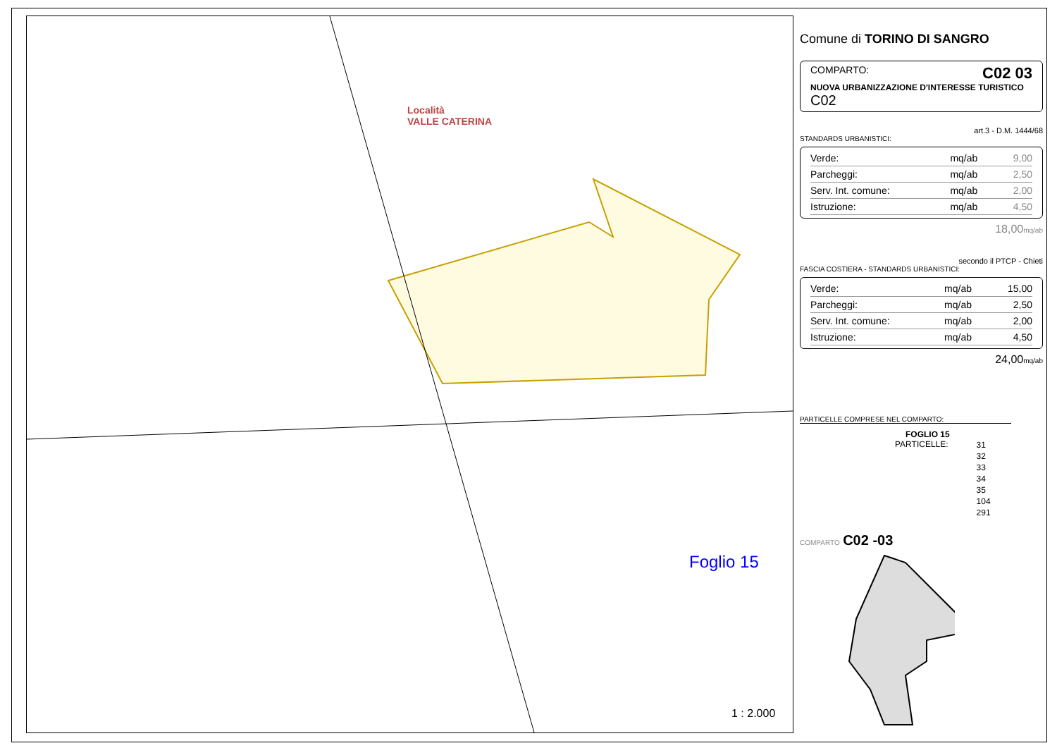Località
VALLE CATERINA
Foglio 15
1 : 2.000
Comune di TORINO DI SANGRO
COMPARTO: C02 03
NUOVA URBANIZZAZIONE D'INTERESSE TURISTICO C02
art.3 - D.M. 1444/68
STANDARDS URBANISTICI:
| Verde: | mq/ab | 9,00 |
| Parcheggi: | mq/ab | 2,50 |
| Serv. Int. comune: | mq/ab | 2,00 |
| Istruzione: | mq/ab | 4,50 |
18,00mq/ab
secondo il PTCP - Chieti
FASCIA COSTIERA - STANDARDS URBANISTICI:
| Verde: | mq/ab | 15,00 |
| Parcheggi: | mq/ab | 2,50 |
| Serv. Int. comune: | mq/ab | 2,00 |
| Istruzione: | mq/ab | 4,50 |
24,00mq/ab
PARTICELLE COMPRESE NEL COMPARTO:
FOGLIO 15
PARTICELLE:
31
32
33
34
35
104
291
COMPARTO C02 -03